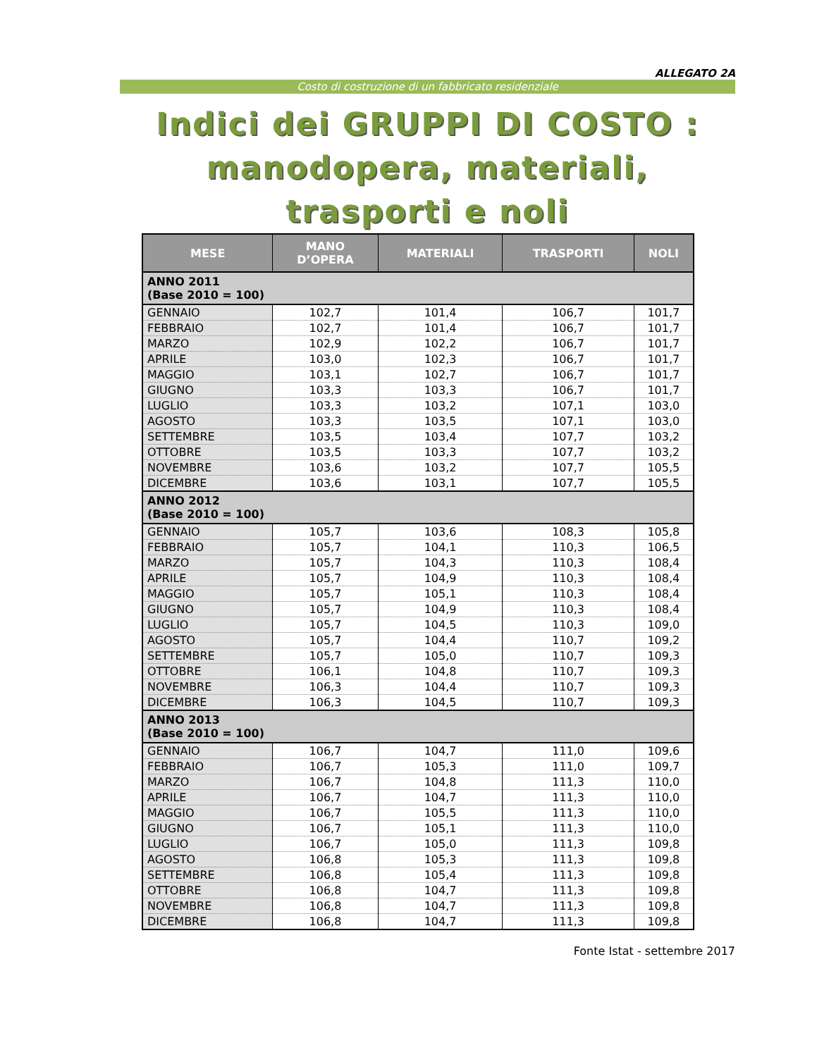ALLEGATO 2A
Costo di costruzione di un fabbricato residenziale
Indici dei GRUPPI DI COSTO :
manodopera, materiali, trasporti e noli
| MESE | MANO D’OPERA | MATERIALI | TRASPORTI | NOLI |
| --- | --- | --- | --- | --- |
| ANNO 2011 (Base 2010 = 100) | | | | |
| GENNAIO | 102,7 | 101,4 | 106,7 | 101,7 |
| FEBBRAIO | 102,7 | 101,4 | 106,7 | 101,7 |
| MARZO | 102,9 | 102,2 | 106,7 | 101,7 |
| APRILE | 103,0 | 102,3 | 106,7 | 101,7 |
| MAGGIO | 103,1 | 102,7 | 106,7 | 101,7 |
| GIUGNO | 103,3 | 103,3 | 106,7 | 101,7 |
| LUGLIO | 103,3 | 103,2 | 107,1 | 103,0 |
| AGOSTO | 103,3 | 103,5 | 107,1 | 103,0 |
| SETTEMBRE | 103,5 | 103,4 | 107,7 | 103,2 |
| OTTOBRE | 103,5 | 103,3 | 107,7 | 103,2 |
| NOVEMBRE | 103,6 | 103,2 | 107,7 | 105,5 |
| DICEMBRE | 103,6 | 103,1 | 107,7 | 105,5 |
| ANNO 2012 (Base 2010 = 100) | | | | |
| GENNAIO | 105,7 | 103,6 | 108,3 | 105,8 |
| FEBBRAIO | 105,7 | 104,1 | 110,3 | 106,5 |
| MARZO | 105,7 | 104,3 | 110,3 | 108,4 |
| APRILE | 105,7 | 104,9 | 110,3 | 108,4 |
| MAGGIO | 105,7 | 105,1 | 110,3 | 108,4 |
| GIUGNO | 105,7 | 104,9 | 110,3 | 108,4 |
| LUGLIO | 105,7 | 104,5 | 110,3 | 109,0 |
| AGOSTO | 105,7 | 104,4 | 110,7 | 109,2 |
| SETTEMBRE | 105,7 | 105,0 | 110,7 | 109,3 |
| OTTOBRE | 106,1 | 104,8 | 110,7 | 109,3 |
| NOVEMBRE | 106,3 | 104,4 | 110,7 | 109,3 |
| DICEMBRE | 106,3 | 104,5 | 110,7 | 109,3 |
| ANNO 2013 (Base 2010 = 100) | | | | |
| GENNAIO | 106,7 | 104,7 | 111,0 | 109,6 |
| FEBBRAIO | 106,7 | 105,3 | 111,0 | 109,7 |
| MARZO | 106,7 | 104,8 | 111,3 | 110,0 |
| APRILE | 106,7 | 104,7 | 111,3 | 110,0 |
| MAGGIO | 106,7 | 105,5 | 111,3 | 110,0 |
| GIUGNO | 106,7 | 105,1 | 111,3 | 110,0 |
| LUGLIO | 106,7 | 105,0 | 111,3 | 109,8 |
| AGOSTO | 106,8 | 105,3 | 111,3 | 109,8 |
| SETTEMBRE | 106,8 | 105,4 | 111,3 | 109,8 |
| OTTOBRE | 106,8 | 104,7 | 111,3 | 109,8 |
| NOVEMBRE | 106,8 | 104,7 | 111,3 | 109,8 |
| DICEMBRE | 106,8 | 104,7 | 111,3 | 109,8 |
Fonte Istat - settembre 2017